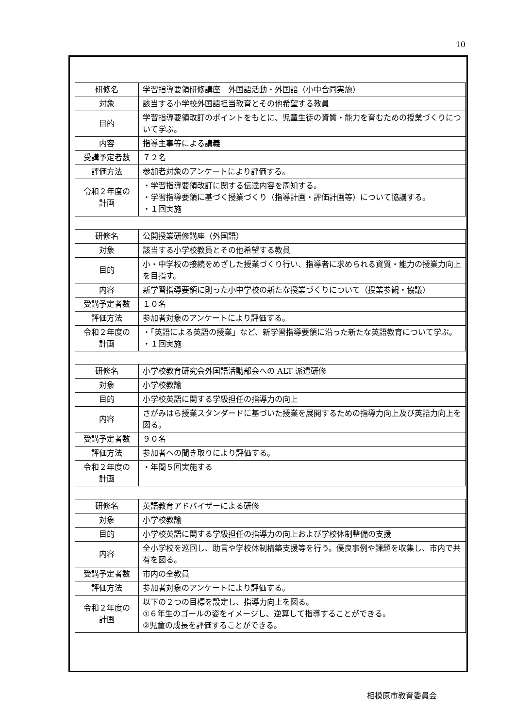10
| 研修名 | 学習指導要領研修講座 外国語活動・外国語（小中合同実施） |
| 対象 | 該当する小学校外国語担当教育とその他希望する教員 |
| 目的 | 学習指導要領改訂のポイントをもとに、児童生徒の資質・能力を育むための授業づくりについて学ぶ。 |
| 内容 | 指導主事等による講義 |
| 受講予定者数 | ７２名 |
| 評価方法 | 参加者対象のアンケートにより評価する。 |
| 令和２年度の 計画 | ・学習指導要領改訂に関する伝達内容を周知する。 ・学習指導要領に基づく授業づくり（指導計画・評価計画等）について協議する。 ・１回実施 |
| 研修名 | 公開授業研修講座（外国語） |
| 対象 | 該当する小学校教員とその他希望する教員 |
| 目的 | 小・中学校の接続をめざした授業づくり行い、指導者に求められる資質・能力の授業力向上を目指す。 |
| 内容 | 新学習指導要領に則った小中学校の新たな授業づくりについて（授業参観・協議） |
| 受講予定者数 | １０名 |
| 評価方法 | 参加者対象のアンケートにより評価する。 |
| 令和２年度の 計画 | ・「英語による英語の授業」など、新学習指導要領に沿った新たな英語教育について学ぶ。 ・１回実施 |
| 研修名 | 小学校教育研究会外国語活動部会への ALT 派遣研修 |
| 対象 | 小学校教諭 |
| 目的 | 小学校英語に関する学級担任の指導力の向上 |
| 内容 | さがみはら授業スタンダードに基づいた授業を展開するための指導力向上及び英語力向上を図る。 |
| 受講予定者数 | ９０名 |
| 評価方法 | 参加者への聞き取りにより評価する。 |
| 令和２年度の 計画 | ・年間５回実施する |
| 研修名 | 英語教育アドバイザーによる研修 |
| 対象 | 小学校教諭 |
| 目的 | 小学校英語に関する学級担任の指導力の向上および学校体制整備の支援 |
| 内容 | 全小学校を巡回し、助言や学校体制構築支援等を行う。優良事例や課題を収集し、市内で共有を図る。 |
| 受講予定者数 | 市内の全教員 |
| 評価方法 | 参加者対象のアンケートにより評価する。 |
| 令和２年度の 計画 | 以下の２つの目標を設定し、指導力向上を図る。 ①６年生のゴールの姿をイメージし、逆算して指導することができる。 ②児童の成長を評価することができる。 |
相模原市教育委員会